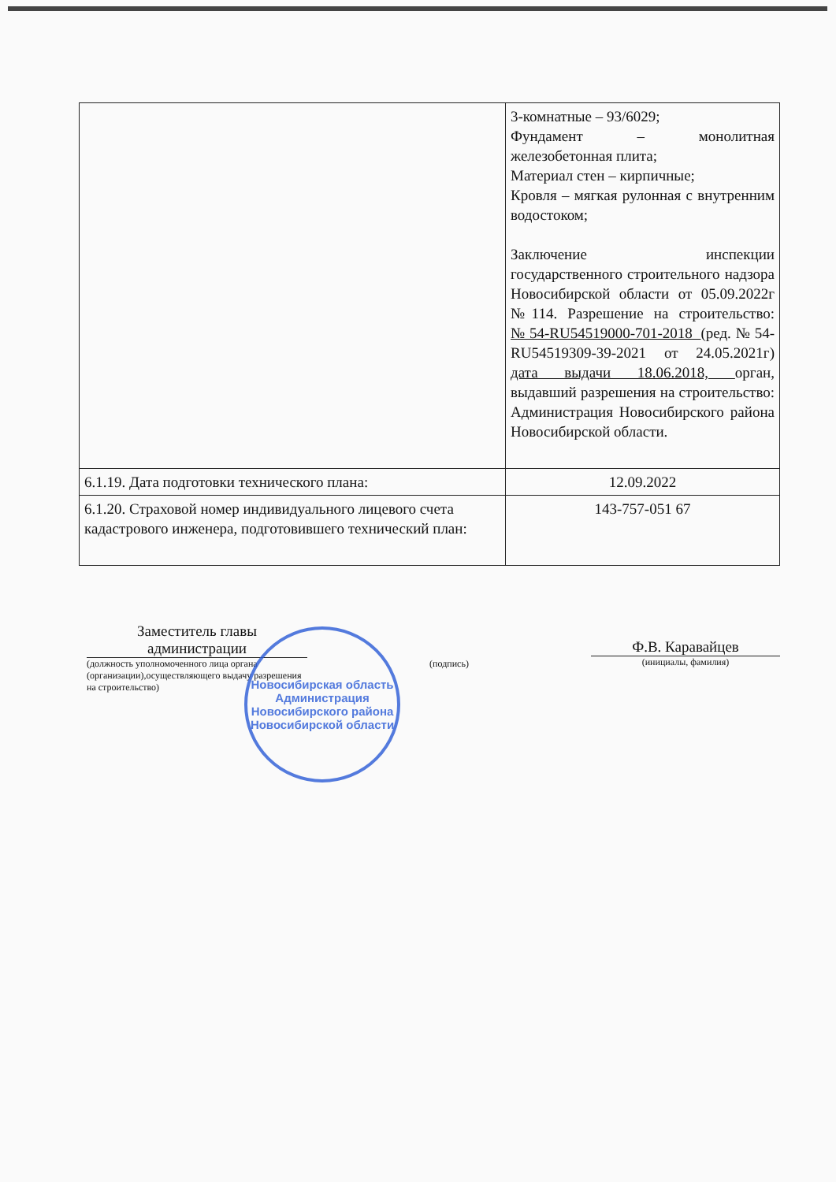| | 3-комнатные – 93/6029; Фундамент – монолитная железобетонная плита; Материал стен – кирпичные; Кровля – мягкая рулонная с внутренним водостоком; Заключение инспекции государственного строительного надзора Новосибирской области от 05.09.2022г №114. Разрешение на строительство: №54-RU54519000-701-2018 (ред.№54-RU54519309-39-2021 от 24.05.2021г) дата выдачи 18.06.2018, орган, выдавший разрешения на строительство: Администрация Новосибирского района Новосибирской области. |
| 6.1.19. Дата подготовки технического плана: | 12.09.2022 |
| 6.1.20. Страховой номер индивидуального лицевого счета кадастрового инженера, подготовившего технический план: | 143-757-051 67 |
Заместитель главы администрации
(должность уполномоченного лица органа (организации),осуществляющего выдачу разрешения на строительство)
(подпись)
Ф.В. Каравайцев
(инициалы, фамилия)
Новосибирская область
Администрация Новосибирского района Новосибирской области